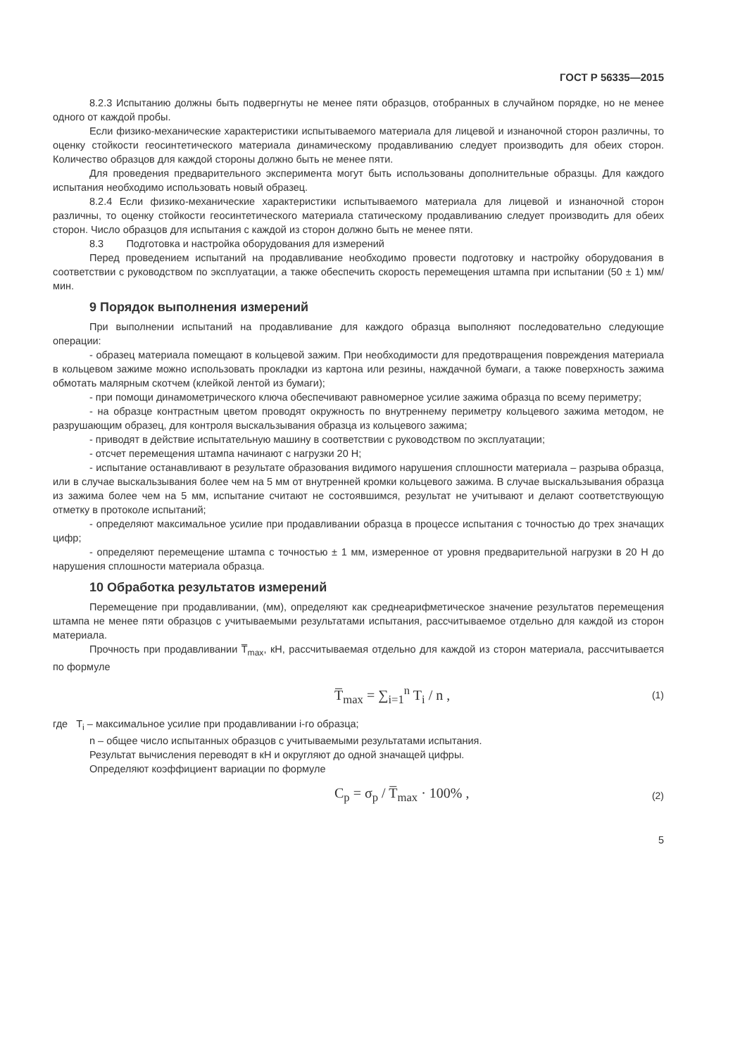ГОСТ Р 56335—2015
8.2.3 Испытанию должны быть подвергнуты не менее пяти образцов, отобранных в случайном порядке, но не менее одного от каждой пробы.
Если физико-механические характеристики испытываемого материала для лицевой и изнаночной сторон различны, то оценку стойкости геосинтетического материала динамическому продавливанию следует производить для обеих сторон. Количество образцов для каждой стороны должно быть не менее пяти.
Для проведения предварительного эксперимента могут быть использованы дополнительные образцы. Для каждого испытания необходимо использовать новый образец.
8.2.4 Если физико-механические характеристики испытываемого материала для лицевой и изнаночной сторон различны, то оценку стойкости геосинтетического материала статическому продавливанию следует производить для обеих сторон. Число образцов для испытания с каждой из сторон должно быть не менее пяти.
8.3 Подготовка и настройка оборудования для измерений
Перед проведением испытаний на продавливание необходимо провести подготовку и настройку оборудования в соответствии с руководством по эксплуатации, а также обеспечить скорость перемещения штампа при испытании (50 ± 1) мм/мин.
9 Порядок выполнения измерений
При выполнении испытаний на продавливание для каждого образца выполняют последовательно следующие операции:
- образец материала помещают в кольцевой зажим. При необходимости для предотвращения повреждения материала в кольцевом зажиме можно использовать прокладки из картона или резины, наждачной бумаги, а также поверхность зажима обмотать малярным скотчем (клейкой лентой из бумаги);
- при помощи динамометрического ключа обеспечивают равномерное усилие зажима образца по всему периметру;
- на образце контрастным цветом проводят окружность по внутреннему периметру кольцевого зажима методом, не разрушающим образец, для контроля выскальзывания образца из кольцевого зажима;
- приводят в действие испытательную машину в соответствии с руководством по эксплуатации;
- отсчет перемещения штампа начинают с нагрузки 20 Н;
- испытание останавливают в результате образования видимого нарушения сплошности материала – разрыва образца, или в случае выскальзывания более чем на 5 мм от внутренней кромки кольцевого зажима. В случае выскальзывания образца из зажима более чем на 5 мм, испытание считают не состоявшимся, результат не учитывают и делают соответствующую отметку в протоколе испытаний;
- определяют максимальное усилие при продавливании образца в процессе испытания с точностью до трех значащих цифр;
- определяют перемещение штампа с точностью ± 1 мм, измеренное от уровня предварительной нагрузки в 20 Н до нарушения сплошности материала образца.
10 Обработка результатов измерений
Перемещение при продавливании, (мм), определяют как среднеарифметическое значение результатов перемещения штампа не менее пяти образцов с учитываемыми результатами испытания, рассчитываемое отдельно для каждой из сторон материала.
Прочность при продавливании T̅<sub>max</sub>, кН, рассчитываемая отдельно для каждой из сторон материала, рассчитывается по формуле
T̅<sub>max</sub> = ∑<sub>i=1</sub><sup>n</sup> T<sub>i</sub> / n , (1)
где T<sub>i</sub> – максимальное усилие при продавливании i-го образца;
n – общее число испытанных образцов с учитываемыми результатами испытания.
Результат вычисления переводят в кН и округляют до одной значащей цифры.
Определяют коэффициент вариации по формуле
C<sub>p</sub> = σ<sub>p</sub> / T̅<sub>max</sub> · 100% , (2)
5